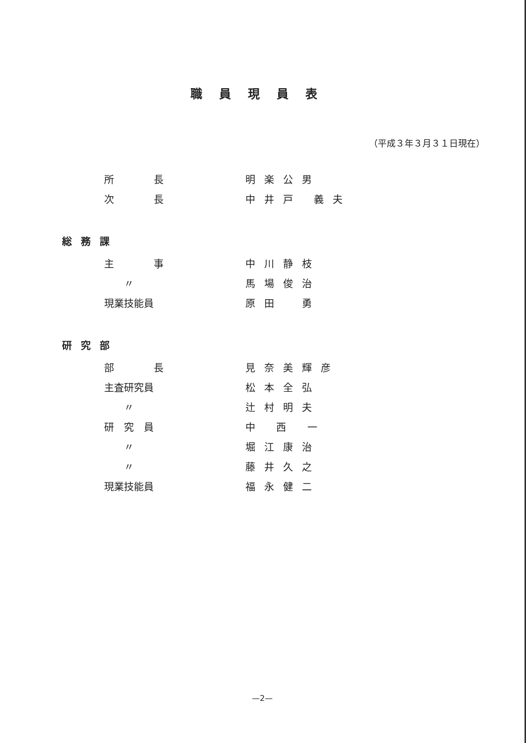職員現員表
（平成３年３月３１日現在）
| 所 長 | 明楽公男 |
| 次 長 | 中井戸 義夫 |
| 総務課 | |
| 主 事 | 中川静枝 |
| 〃 | 馬場俊治 |
| 現業技能員 | 原田 勇 |
| 研究部 | |
| 部 長 | 見奈美輝彦 |
| 主査研究員 | 松本全弘 |
| 〃 | 辻村明夫 |
| 研 究 員 | 中 西 一 |
| 〃 | 堀江康治 |
| 〃 | 藤井久之 |
| 現業技能員 | 福永健二 |
—2—